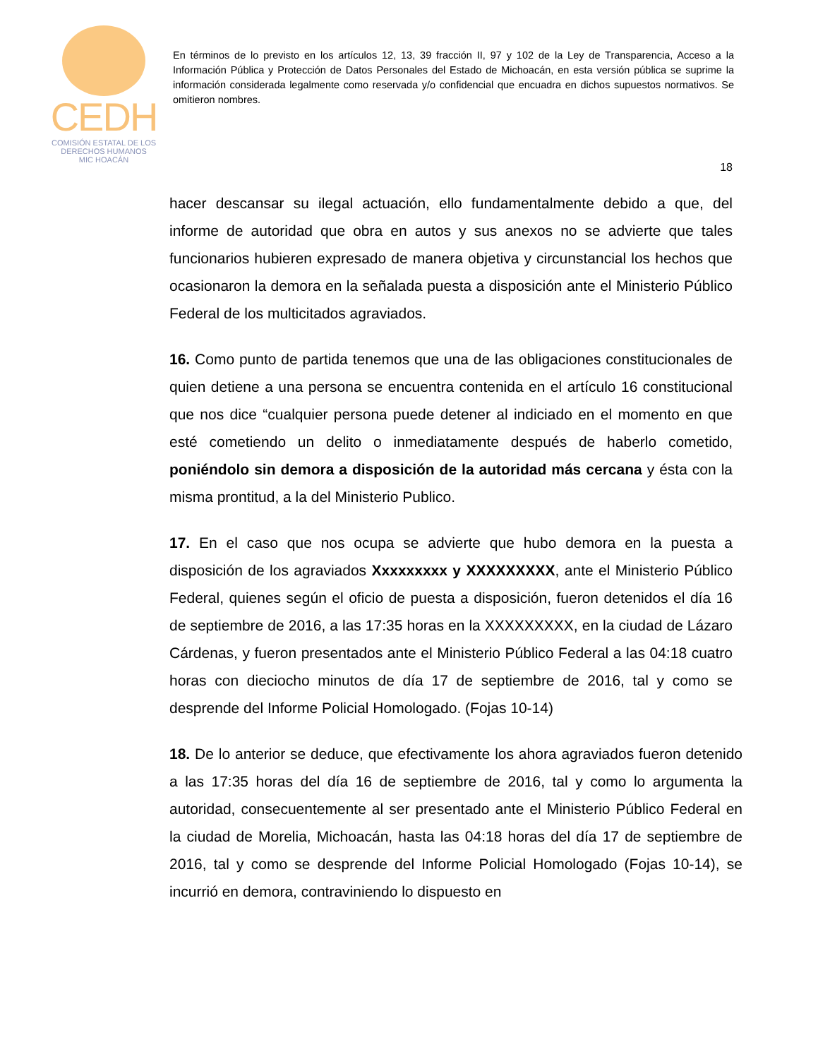CEDH
COMISIÓN ESTATAL DE LOS
DERECHOS HUMANOS
MIC HOACÁN
En términos de lo previsto en los artículos 12, 13, 39 fracción II, 97 y 102 de la Ley de Transparencia, Acceso a la Información Pública y Protección de Datos Personales del Estado de Michoacán, en esta versión pública se suprime la información considerada legalmente como reservada y/o confidencial que encuadra en dichos supuestos normativos. Se omitieron nombres.
18
hacer descansar su ilegal actuación, ello fundamentalmente debido a que, del informe de autoridad que obra en autos y sus anexos no se advierte que tales funcionarios hubieren expresado de manera objetiva y circunstancial los hechos que ocasionaron la demora en la señalada puesta a disposición ante el Ministerio Público Federal de los multicitados agraviados.
16. Como punto de partida tenemos que una de las obligaciones constitucionales de quien detiene a una persona se encuentra contenida en el artículo 16 constitucional que nos dice “cualquier persona puede detener al indiciado en el momento en que esté cometiendo un delito o inmediatamente después de haberlo cometido, poniéndolo sin demora a disposición de la autoridad más cercana y ésta con la misma prontitud, a la del Ministerio Publico.
17. En el caso que nos ocupa se advierte que hubo demora en la puesta a disposición de los agraviados Xxxxxxxxx y XXXXXXXXX, ante el Ministerio Público Federal, quienes según el oficio de puesta a disposición, fueron detenidos el día 16 de septiembre de 2016, a las 17:35 horas en la XXXXXXXXX, en la ciudad de Lázaro Cárdenas, y fueron presentados ante el Ministerio Público Federal a las 04:18 cuatro horas con dieciocho minutos de día 17 de septiembre de 2016, tal y como se desprende del Informe Policial Homologado. (Fojas 10-14)
18. De lo anterior se deduce, que efectivamente los ahora agraviados fueron detenido a las 17:35 horas del día 16 de septiembre de 2016, tal y como lo argumenta la autoridad, consecuentemente al ser presentado ante el Ministerio Público Federal en la ciudad de Morelia, Michoacán, hasta las 04:18 horas del día 17 de septiembre de 2016, tal y como se desprende del Informe Policial Homologado (Fojas 10-14), se incurrió en demora, contraviniendo lo dispuesto en